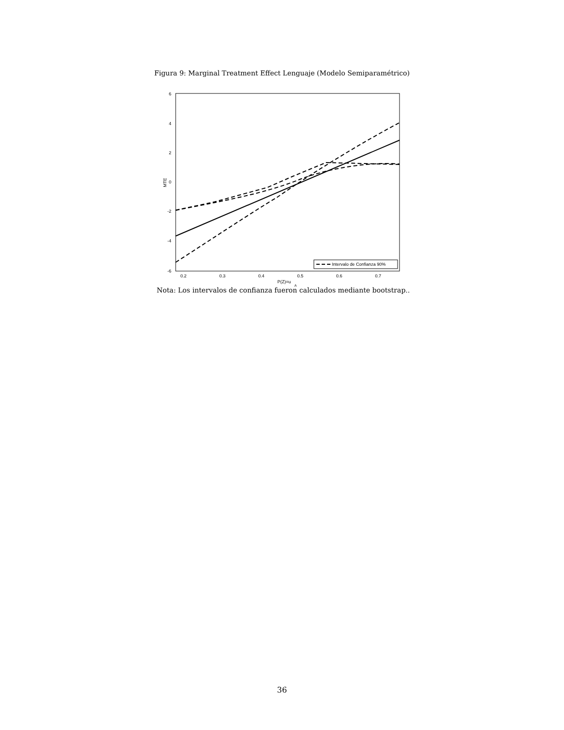Figura 9: Marginal Treatment Effect Lenguaje (Modelo Semiparamétrico)
6
4
2
0
-2
-4
-6
MTE
0.2
0.3
0.4
0.5
0.6
0.7
P(Z)=u
A
Intervalo de Confianza 90%
Nota: Los intervalos de confianza fueron calculados mediante bootstrap..
36